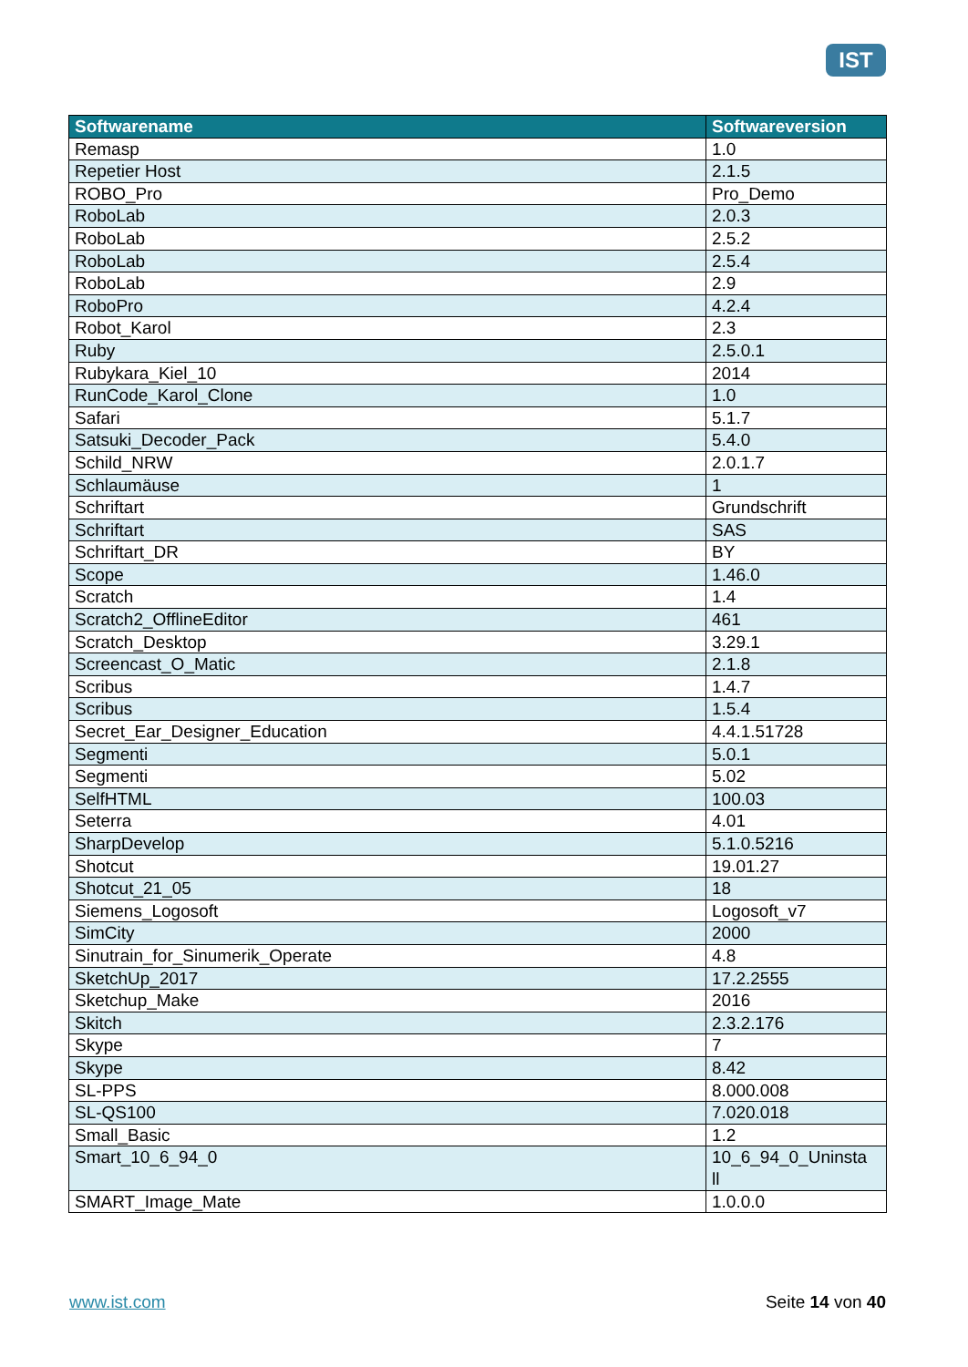IST
| Softwarename | Softwareversion |
| --- | --- |
| Remasp | 1.0 |
| Repetier Host | 2.1.5 |
| ROBO_Pro | Pro_Demo |
| RoboLab | 2.0.3 |
| RoboLab | 2.5.2 |
| RoboLab | 2.5.4 |
| RoboLab | 2.9 |
| RoboPro | 4.2.4 |
| Robot_Karol | 2.3 |
| Ruby | 2.5.0.1 |
| Rubykara_Kiel_10 | 2014 |
| RunCode_Karol_Clone | 1.0 |
| Safari | 5.1.7 |
| Satsuki_Decoder_Pack | 5.4.0 |
| Schild_NRW | 2.0.1.7 |
| Schlaumäuse | 1 |
| Schriftart | Grundschrift |
| Schriftart | SAS |
| Schriftart_DR | BY |
| Scope | 1.46.0 |
| Scratch | 1.4 |
| Scratch2_OfflineEditor | 461 |
| Scratch_Desktop | 3.29.1 |
| Screencast_O_Matic | 2.1.8 |
| Scribus | 1.4.7 |
| Scribus | 1.5.4 |
| Secret_Ear_Designer_Education | 4.4.1.51728 |
| Segmenti | 5.0.1 |
| Segmenti | 5.02 |
| SelfHTML | 100.03 |
| Seterra | 4.01 |
| SharpDevelop | 5.1.0.5216 |
| Shotcut | 19.01.27 |
| Shotcut_21_05 | 18 |
| Siemens_Logosoft | Logosoft_v7 |
| SimCity | 2000 |
| Sinutrain_for_Sinumerik_Operate | 4.8 |
| SketchUp_2017 | 17.2.2555 |
| Sketchup_Make | 2016 |
| Skitch | 2.3.2.176 |
| Skype | 7 |
| Skype | 8.42 |
| SL-PPS | 8.000.008 |
| SL-QS100 | 7.020.018 |
| Small_Basic | 1.2 |
| Smart_10_6_94_0 | 10_6_94_0_Uninsta ll |
| SMART_Image_Mate | 1.0.0.0 |
www.ist.com Seite 14 von 40